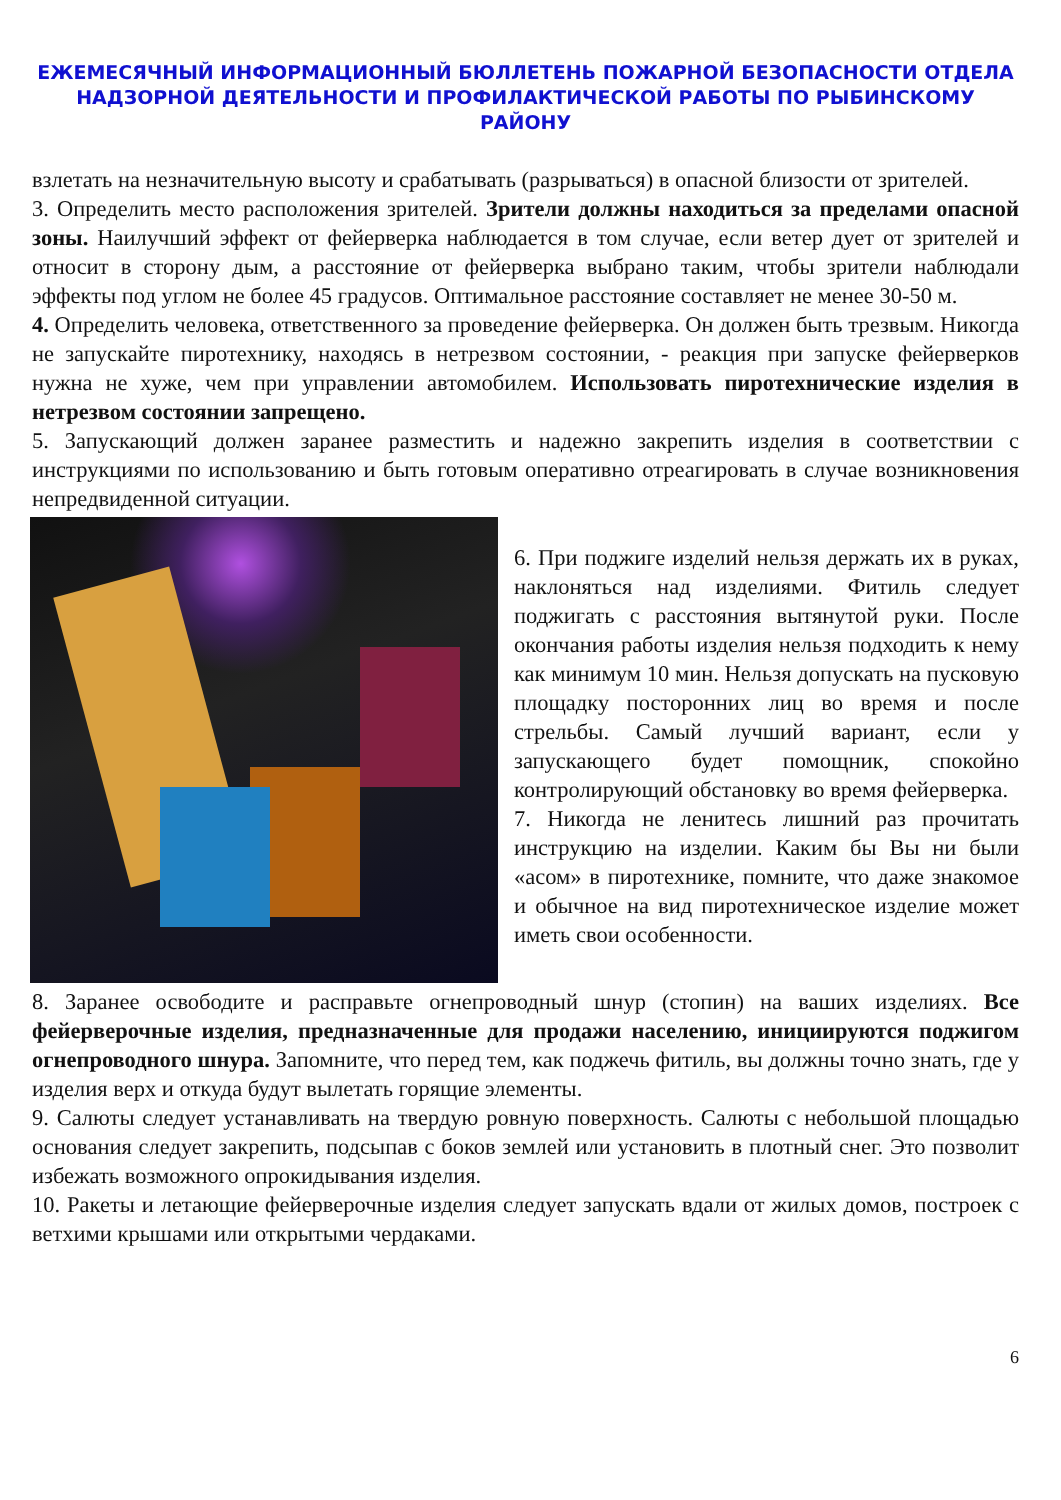ЕЖЕМЕСЯЧНЫЙ ИНФОРМАЦИОННЫЙ БЮЛЛЕТЕНЬ ПОЖАРНОЙ БЕЗОПАСНОСТИ ОТДЕЛА НАДЗОРНОЙ ДЕЯТЕЛЬНОСТИ И ПРОФИЛАКТИЧЕСКОЙ РАБОТЫ ПО РЫБИНСКОМУ РАЙОНУ
взлетать на незначительную высоту и срабатывать (разрываться) в опасной близости от зрителей.
3. Определить место расположения зрителей. Зрители должны находиться за пределами опасной зоны. Наилучший эффект от фейерверка наблюдается в том случае, если ветер дует от зрителей и относит в сторону дым, а расстояние от фейерверка выбрано таким, чтобы зрители наблюдали эффекты под углом не более 45 градусов. Оптимальное расстояние составляет не менее 30-50 м.
4. Определить человека, ответственного за проведение фейерверка. Он должен быть трезвым. Никогда не запускайте пиротехнику, находясь в нетрезвом состоянии, - реакция при запуске фейерверков нужна не хуже, чем при управлении автомобилем. Использовать пиротехнические изделия в нетрезвом состоянии запрещено.
5. Запускающий должен заранее разместить и надежно закрепить изделия в соответствии с инструкциями по использованию и быть готовым оперативно отреагировать в случае возникновения непредвиденной ситуации.
6. При поджиге изделий нельзя держать их в руках, наклоняться над изделиями. Фитиль следует поджигать с расстояния вытянутой руки. После окончания работы изделия нельзя подходить к нему как минимум 10 мин. Нельзя допускать на пусковую площадку посторонних лиц во время и после стрельбы. Самый лучший вариант, если у запускающего будет помощник, спокойно контролирующий обстановку во время фейерверка.
7. Никогда не ленитесь лишний раз прочитать инструкцию на изделии. Каким бы Вы ни были «асом» в пиротехнике, помните, что даже знакомое и обычное на вид пиротехническое изделие может иметь свои особенности.
8. Заранее освободите и расправьте огнепроводный шнур (стопин) на ваших изделиях. Все фейерверочные изделия, предназначенные для продажи населению, инициируются поджигом огнепроводного шнура. Запомните, что перед тем, как поджечь фитиль, вы должны точно знать, где у изделия верх и откуда будут вылетать горящие элементы.
9. Салюты следует устанавливать на твердую ровную поверхность. Салюты с небольшой площадью основания следует закрепить, подсыпав с боков землей или установить в плотный снег. Это позволит избежать возможного опрокидывания изделия.
10. Ракеты и летающие фейерверочные изделия следует запускать вдали от жилых домов, построек с ветхими крышами или открытыми чердаками.
6